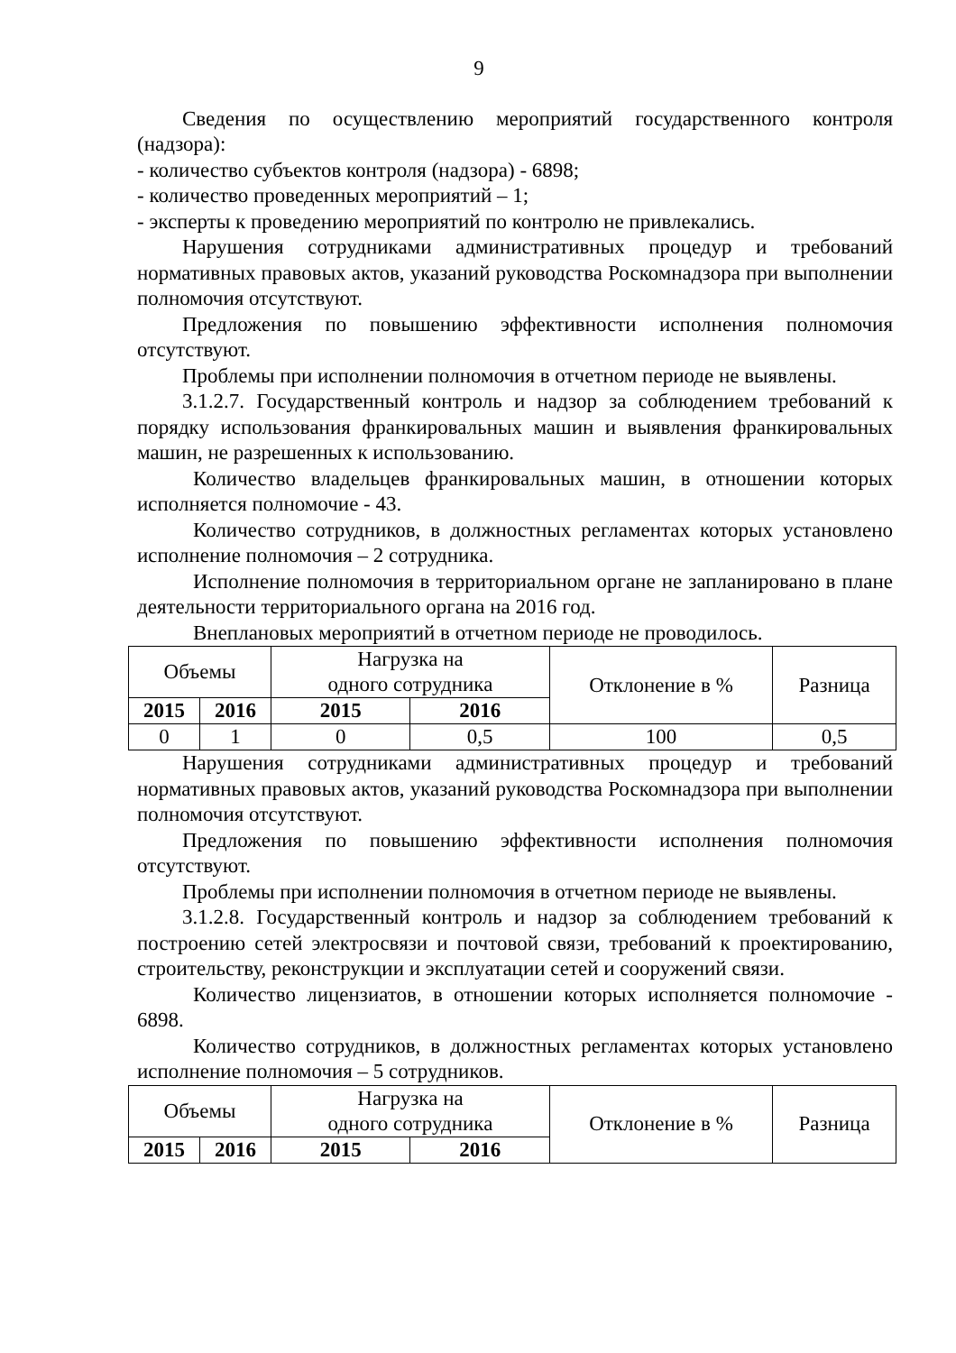9
Сведения по осуществлению мероприятий государственного контроля (надзора):
- количество субъектов контроля (надзора) - 6898;
- количество проведенных мероприятий – 1;
- эксперты к проведению мероприятий по контролю не привлекались.
Нарушения сотрудниками административных процедур и требований нормативных правовых актов, указаний руководства Роскомнадзора при выполнении полномочия отсутствуют.
Предложения по повышению эффективности исполнения полномочия отсутствуют.
Проблемы при исполнении полномочия в отчетном периоде не выявлены.
3.1.2.7. Государственный контроль и надзор за соблюдением требований к порядку использования франкировальных машин и выявления франкировальных машин, не разрешенных к использованию.
Количество владельцев франкировальных машин, в отношении которых исполняется полномочие - 43.
Количество сотрудников, в должностных регламентах которых установлено исполнение полномочия – 2 сотрудника.
Исполнение полномочия в территориальном органе не запланировано в плане деятельности территориального органа на 2016 год.
Внеплановых мероприятий в отчетном периоде не проводилось.
| Объемы | | Нагрузка на одного сотрудника | | Отклонение в % | Разница |
| 2015 | 2016 | 2015 | 2016 | | |
| 0 | 1 | 0 | 0,5 | 100 | 0,5 |
Нарушения сотрудниками административных процедур и требований нормативных правовых актов, указаний руководства Роскомнадзора при выполнении полномочия отсутствуют.
Предложения по повышению эффективности исполнения полномочия отсутствуют.
Проблемы при исполнении полномочия в отчетном периоде не выявлены.
3.1.2.8. Государственный контроль и надзор за соблюдением требований к построению сетей электросвязи и почтовой связи, требований к проектированию, строительству, реконструкции и эксплуатации сетей и сооружений связи.
Количество лицензиатов, в отношении которых исполняется полномочие - 6898.
Количество сотрудников, в должностных регламентах которых установлено исполнение полномочия – 5 сотрудников.
| Объемы | | Нагрузка на одного сотрудника | | Отклонение в % | Разница |
| 2015 | 2016 | 2015 | 2016 | | |